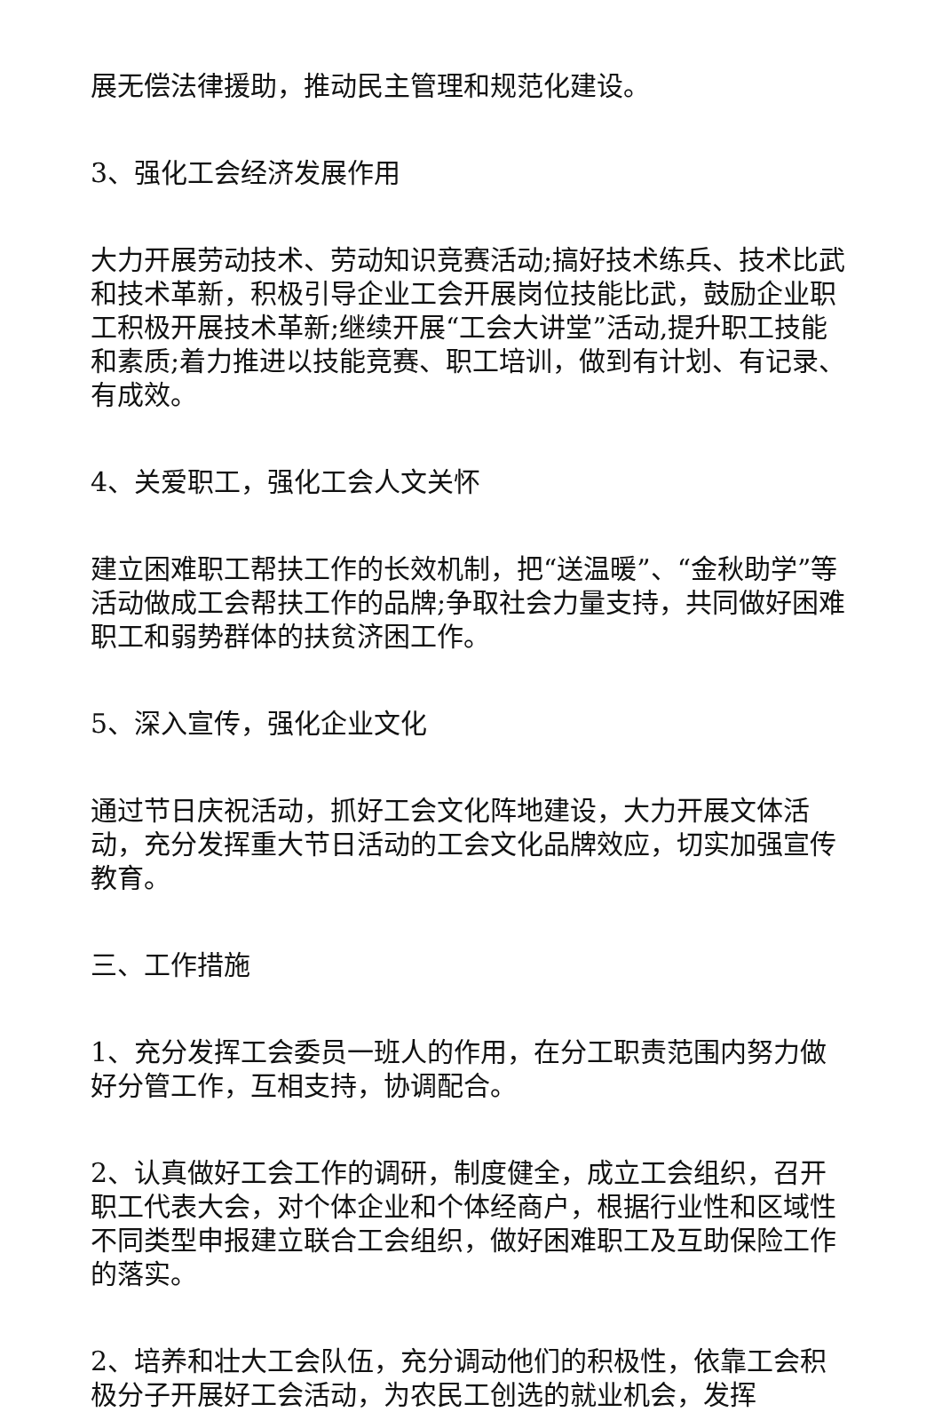展无偿法律援助，推动民主管理和规范化建设。
3、强化工会经济发展作用
大力开展劳动技术、劳动知识竞赛活动;搞好技术练兵、技术比武和技术革新，积极引导企业工会开展岗位技能比武，鼓励企业职工积极开展技术革新;继续开展“工会大讲堂”活动,提升职工技能和素质;着力推进以技能竞赛、职工培训，做到有计划、有记录、有成效。
4、关爱职工，强化工会人文关怀
建立困难职工帮扶工作的长效机制，把“送温暖”、“金秋助学”等活动做成工会帮扶工作的品牌;争取社会力量支持，共同做好困难职工和弱势群体的扶贫济困工作。
5、深入宣传，强化企业文化
通过节日庆祝活动，抓好工会文化阵地建设，大力开展文体活动，充分发挥重大节日活动的工会文化品牌效应，切实加强宣传教育。
三、工作措施
1、充分发挥工会委员一班人的作用，在分工职责范围内努力做好分管工作，互相支持，协调配合。
2、认真做好工会工作的调研，制度健全，成立工会组织，召开职工代表大会，对个体企业和个体经商户，根据行业性和区域性不同类型申报建立联合工会组织，做好困难职工及互助保险工作的落实。
2、培养和壮大工会队伍，充分调动他们的积极性，依靠工会积极分子开展好工会活动，为农民工创选的就业机会，发挥